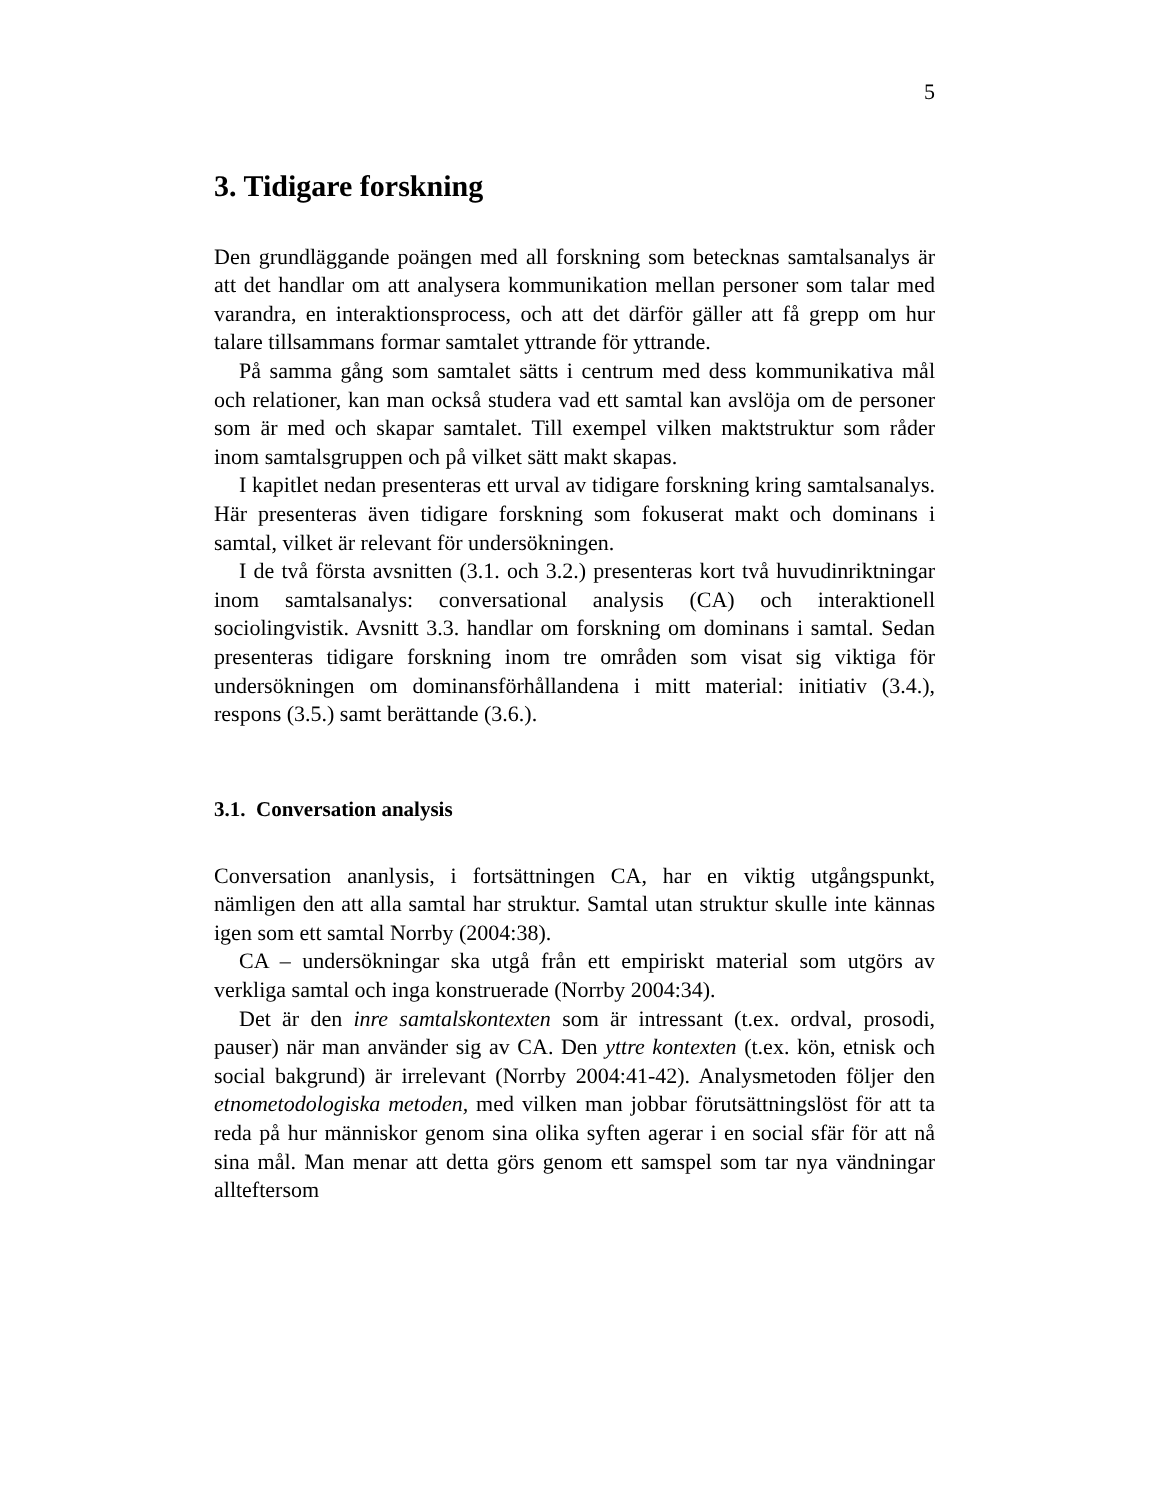5
3. Tidigare forskning
Den grundläggande poängen med all forskning som betecknas samtalsanalys är att det handlar om att analysera kommunikation mellan personer som talar med varandra, en interaktionsprocess, och att det därför gäller att få grepp om hur talare tillsammans formar samtalet yttrande för yttrande.
På samma gång som samtalet sätts i centrum med dess kommunikativa mål och relationer, kan man också studera vad ett samtal kan avslöja om de personer som är med och skapar samtalet. Till exempel vilken maktstruktur som råder inom samtalsgruppen och på vilket sätt makt skapas.
I kapitlet nedan presenteras ett urval av tidigare forskning kring samtalsanalys. Här presenteras även tidigare forskning som fokuserat makt och dominans i samtal, vilket är relevant för undersökningen.
I de två första avsnitten (3.1. och 3.2.) presenteras kort två huvudinriktningar inom samtalsanalys: conversational analysis (CA) och interaktionell sociolingvistik. Avsnitt 3.3. handlar om forskning om dominans i samtal. Sedan presenteras tidigare forskning inom tre områden som visat sig viktiga för undersökningen om dominansförhållandena i mitt material: initiativ (3.4.), respons (3.5.) samt berättande (3.6.).
3.1. Conversation analysis
Conversation ananlysis, i fortsättningen CA, har en viktig utgångspunkt, nämligen den att alla samtal har struktur. Samtal utan struktur skulle inte kännas igen som ett samtal Norrby (2004:38).
CA – undersökningar ska utgå från ett empiriskt material som utgörs av verkliga samtal och inga konstruerade (Norrby 2004:34).
Det är den inre samtalskontexten som är intressant (t.ex. ordval, prosodi, pauser) när man använder sig av CA. Den yttre kontexten (t.ex. kön, etnisk och social bakgrund) är irrelevant (Norrby 2004:41-42). Analysmetoden följer den etnometodologiska metoden, med vilken man jobbar förutsättningslöst för att ta reda på hur människor genom sina olika syften agerar i en social sfär för att nå sina mål. Man menar att detta görs genom ett samspel som tar nya vändningar allteftersom